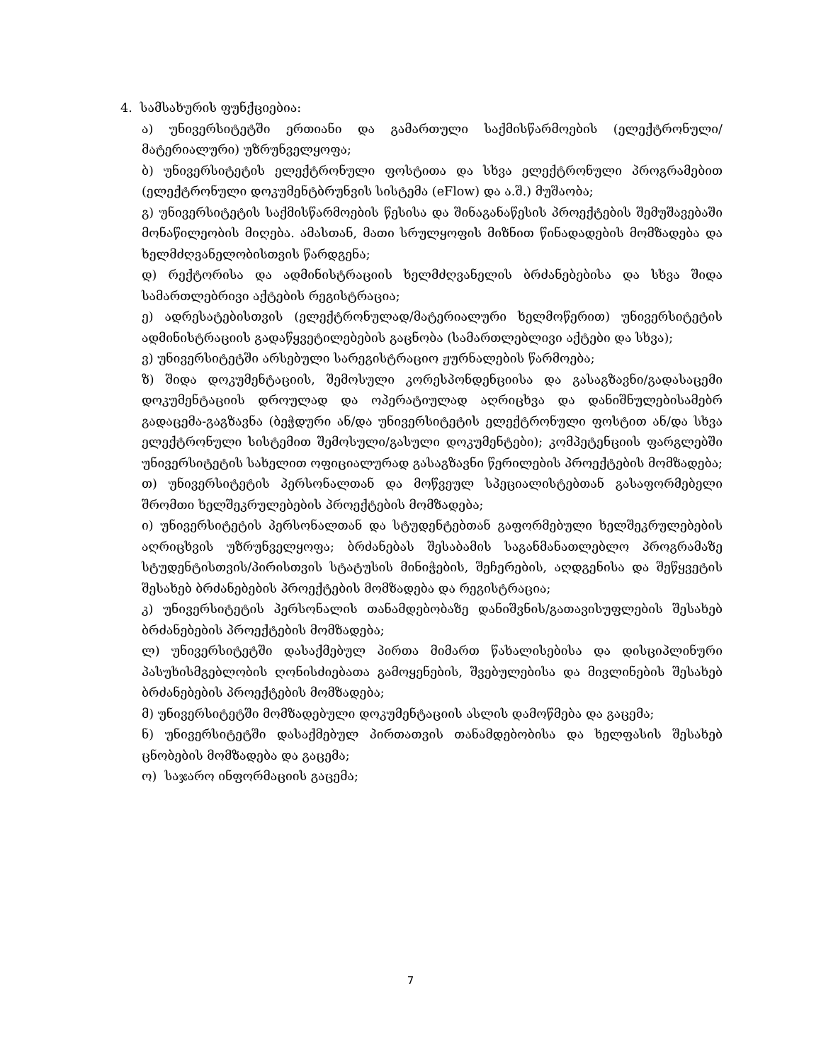4. სამსახურის ფუნქციებია:
ა) უნივერსიტეტში ერთიანი და გამართული საქმისწარმოების (ელექტრონული/მატერიალური) უზრუნველყოფა;
ბ) უნივერსიტეტის ელექტრონული ფოსტითა და სხვა ელექტრონული პროგრამებით (ელექტრონული დოკუმენტბრუნვის სისტემა (eFlow) და ა.შ.) მუშაობა;
გ) უნივერსიტეტის საქმისწარმოების წესისა და შინაგანაწესის პროექტების შემუშავებაში მონაწილეობის მიღება. ამასთან, მათი სრულყოფის მიზნით წინადადების მომზადება და ხელმძღვანელობისთვის წარდგენა;
დ) რექტორისა და ადმინისტრაციის ხელმძღვანელის ბრძანებებისა და სხვა შიდა სამართლებრივი აქტების რეგისტრაცია;
ე) ადრესატებისთვის (ელექტრონულად/მატერიალური ხელმოწერით) უნივერსიტეტის ადმინისტრაციის გადაწყვეტილებების გაცნობა (სამართლებლივი აქტები და სხვა);
ვ) უნივერსიტეტში არსებული სარეგისტრაციო ჟურნალების წარმოება;
ზ) შიდა დოკუმენტაციის, შემოსული კორესპონდენციისა და გასაგზავნი/გადასაცემი დოკუმენტაციის დროულად და ოპერატიულად აღრიცხვა და დანიშნულებისამებრ გადაცემა-გაგზავნა (ბეჭდური ან/და უნივერსიტეტის ელექტრონული ფოსტით ან/და სხვა ელექტრონული სისტემით შემოსული/გასული დოკუმენტები); კომპეტენციის ფარგლებში უნივერსიტეტის სახელით ოფიციალურად გასაგზავნი წერილების პროექტების მომზადება;
თ) უნივერსიტეტის პერსონალთან და მოწვეულ სპეციალისტებთან გასაფორმებელი შრომთი ხელშეკრულებების პროექტების მომზადება;
ი) უნივერსიტეტის პერსონალთან და სტუდენტებთან გაფორმებული ხელშეკრულებების აღრიცხვის უზრუნველყოფა; ბრძანებას შესაბამის საგანმანათლებლო პროგრამაზე სტუდენტისთვის/პირისთვის სტატუსის მინიჭების, შეჩერების, აღდგენისა და შეწყვეტის შესახებ ბრძანებების პროექტების მომზადება და რეგისტრაცია;
კ) უნივერსიტეტის პერსონალის თანამდებობაზე დანიშვნის/გათავისუფლების შესახებ ბრძანებების პროექტების მომზადება;
ლ) უნივერსიტეტში დასაქმებულ პირთა მიმართ წახალისებისა და დისციპლინური პასუხისმგებლობის ღონისძიებათა გამოყენების, შვებულებისა და მივლინების შესახებ ბრძანებების პროექტების მომზადება;
მ) უნივერსიტეტში მომზადებული დოკუმენტაციის ასლის დამოწმება და გაცემა;
ნ) უნივერსიტეტში დასაქმებულ პირთათვის თანამდებობისა და ხელფასის შესახებ ცნობების მომზადება და გაცემა;
ო) საჯარო ინფორმაციის გაცემა;
7